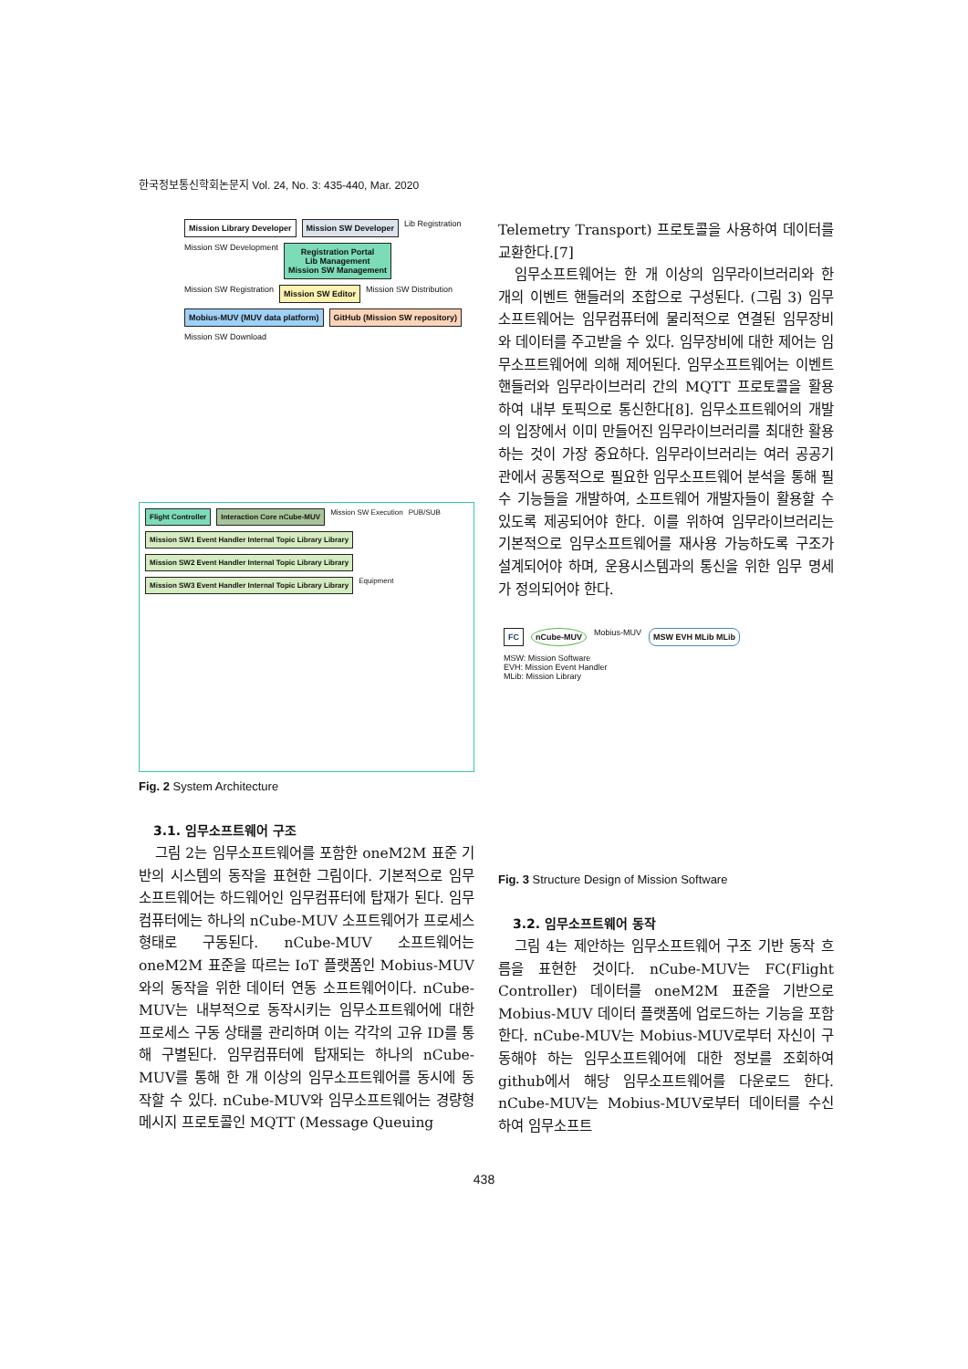한국정보통신학회논문지 Vol. 24, No. 3: 435-440, Mar. 2020
Mission Library Developer
Mission SW Developer
Lib Registration Mission SW Development
Registration Portal
Lib Management
Mission SW Management
Mission SW Registration
Mission SW Editor
Mission SW Distribution
Mobius-MUV (MUV data platform)
GitHub (Mission SW repository)
Mission SW Download
Flight Controller
Interaction Core nCube-MUV
Mission SW Execution PUB/SUB
Mission SW1 Event Handler Internal Topic Library Library
Mission SW2 Event Handler Internal Topic Library Library
Mission SW3 Event Handler Internal Topic Library Library
Equipment
Fig. 2 System Architecture
3.1. 임무소프트웨어 구조
그림 2는 임무소프트웨어를 포함한 oneM2M 표준 기반의 시스템의 동작을 표현한 그림이다. 기본적으로 임무소프트웨어는 하드웨어인 임무컴퓨터에 탑재가 된다. 임무컴퓨터에는 하나의 nCube-MUV 소프트웨어가 프로세스 형태로 구동된다. nCube-MUV 소프트웨어는 oneM2M 표준을 따르는 IoT 플랫폼인 Mobius-MUV와의 동작을 위한 데이터 연동 소프트웨어이다. nCube-MUV는 내부적으로 동작시키는 임무소프트웨어에 대한 프로세스 구동 상태를 관리하며 이는 각각의 고유 ID를 통해 구별된다. 임무컴퓨터에 탑재되는 하나의 nCube-MUV를 통해 한 개 이상의 임무소프트웨어를 동시에 동작할 수 있다. nCube-MUV와 임무소프트웨어는 경량형 메시지 프로토콜인 MQTT (Message Queuing
Telemetry Transport) 프로토콜을 사용하여 데이터를 교환한다.[7]
임무소프트웨어는 한 개 이상의 임무라이브러리와 한 개의 이벤트 핸들러의 조합으로 구성된다. (그림 3) 임무소프트웨어는 임무컴퓨터에 물리적으로 연결된 임무장비와 데이터를 주고받을 수 있다. 임무장비에 대한 제어는 임무소프트웨어에 의해 제어된다. 임무소프트웨어는 이벤트 핸들러와 임무라이브러리 간의 MQTT 프로토콜을 활용하여 내부 토픽으로 통신한다[8]. 임무소프트웨어의 개발의 입장에서 이미 만들어진 임무라이브러리를 최대한 활용하는 것이 가장 중요하다. 임무라이브러리는 여러 공공기관에서 공통적으로 필요한 임무소프트웨어 분석을 통해 필수 기능들을 개발하여, 소프트웨어 개발자들이 활용할 수 있도록 제공되어야 한다. 이를 위하여 임무라이브러리는 기본적으로 임무소프트웨어를 재사용 가능하도록 구조가 설계되어야 하며, 운용시스템과의 통신을 위한 임무 명세가 정의되어야 한다.
FC
nCube-MUV
Mobius-MUV
MSW EVH MLib MLib
MSW: Mission Software
EVH: Mission Event Handler
MLib: Mission Library
Fig. 3 Structure Design of Mission Software
3.2. 임무소프트웨어 동작
그림 4는 제안하는 임무소프트웨어 구조 기반 동작 흐름을 표현한 것이다. nCube-MUV는 FC(Flight Controller) 데이터를 oneM2M 표준을 기반으로 Mobius-MUV 데이터 플랫폼에 업로드하는 기능을 포함한다. nCube-MUV는 Mobius-MUV로부터 자신이 구동해야 하는 임무소프트웨어에 대한 정보를 조회하여 github에서 해당 임무소프트웨어를 다운로드 한다. nCube-MUV는 Mobius-MUV로부터 데이터를 수신하여 임무소프트
438